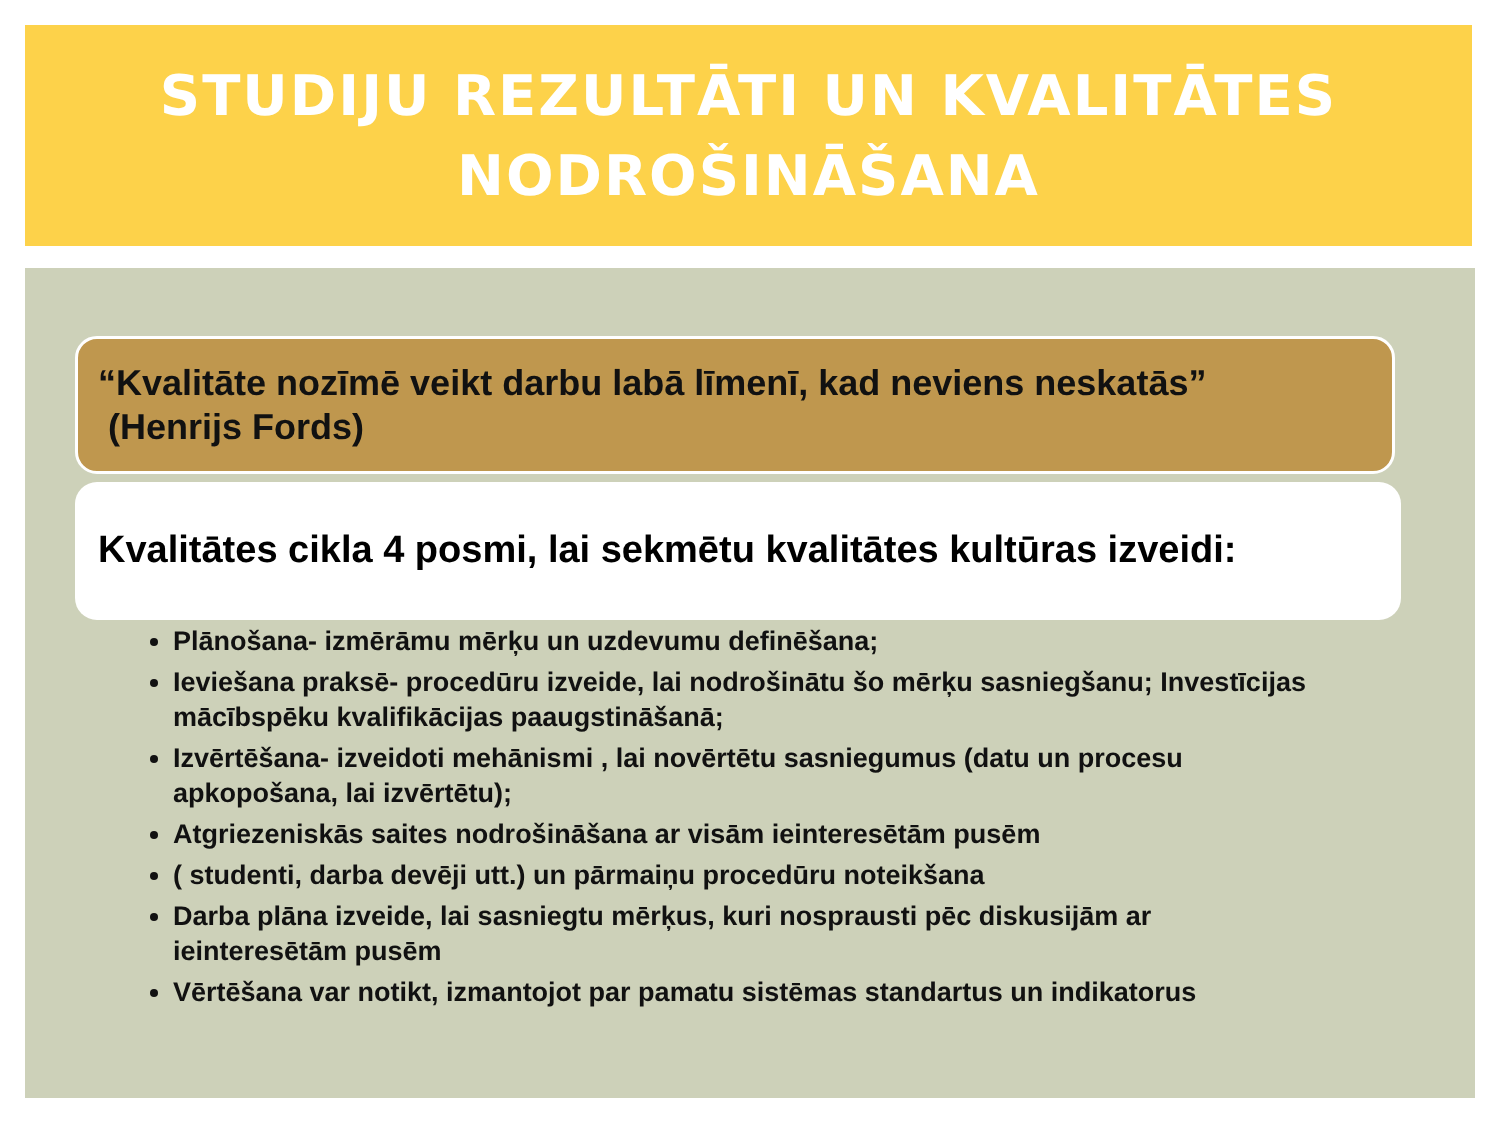STUDIJU REZULTĀTI UN KVALITĀTES
NODROŠINĀŠANA
“Kvalitāte nozīmē veikt darbu labā līmenī, kad neviens neskatās”
(Henrijs Fords)
Kvalitātes cikla 4 posmi, lai sekmētu kvalitātes kultūras izveidi:
Plānošana- izmērāmu mērķu un uzdevumu definēšana;
Ieviešana praksē- procedūru izveide, lai nodrošinātu šo mērķu sasniegšanu; Investīcijas mācībspēku kvalifikācijas paaugstināšanā;
Izvērtēšana- izveidoti mehānismi , lai novērtētu sasniegumus (datu un procesu apkopošana, lai izvērtētu);
Atgriezeniskās saites nodrošināšana ar visām ieinteresētām pusēm
( studenti, darba devēji utt.) un pārmaiņu procedūru noteikšana
Darba plāna izveide, lai sasniegtu mērķus, kuri nosprausti pēc diskusijām ar ieinteresētām pusēm
Vērtēšana var notikt, izmantojot par pamatu sistēmas standartus un indikatorus